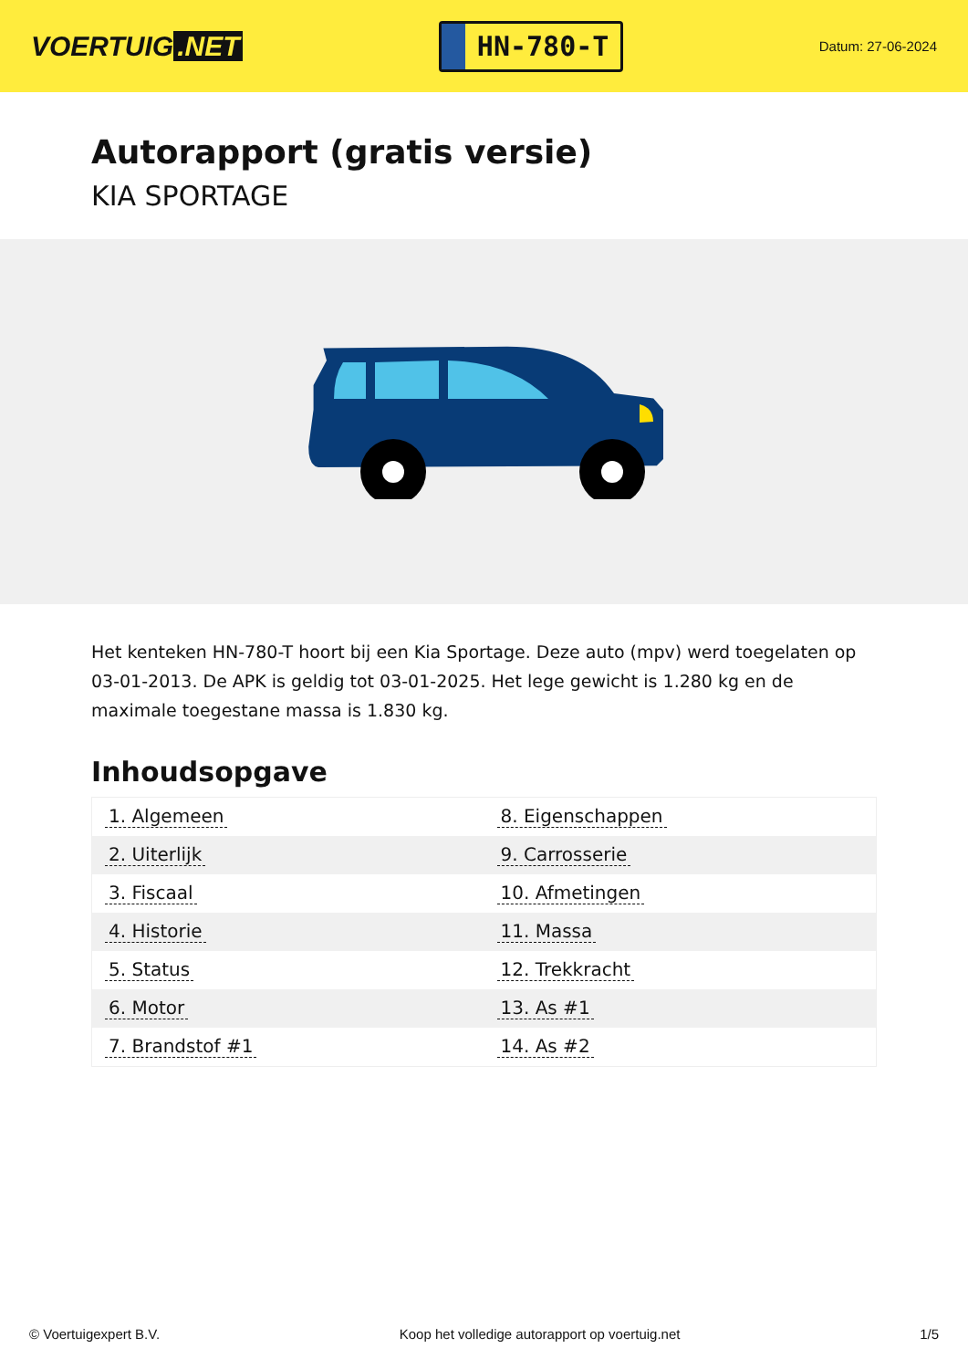VOERTUIG.NET
HN-780-T
Datum: 27-06-2024
Autorapport (gratis versie)
KIA SPORTAGE
Het kenteken HN-780-T hoort bij een Kia Sportage. Deze auto (mpv) werd toegelaten op 03-01-2013. De APK is geldig tot 03-01-2025. Het lege gewicht is 1.280 kg en de maximale toegestane massa is 1.830 kg.
Inhoudsopgave
| 1. Algemeen | 8. Eigenschappen |
| 2. Uiterlijk | 9. Carrosserie |
| 3. Fiscaal | 10. Afmetingen |
| 4. Historie | 11. Massa |
| 5. Status | 12. Trekkracht |
| 6. Motor | 13. As #1 |
| 7. Brandstof #1 | 14. As #2 |
© Voertuigexpert B.V. Koop het volledige autorapport op voertuig.net 1/5